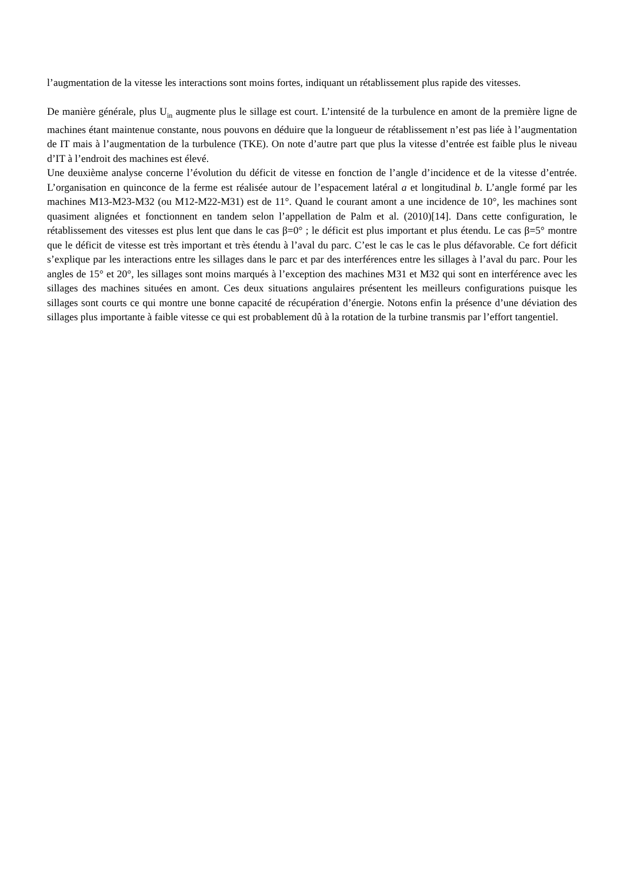l’augmentation de la vitesse les interactions sont moins fortes, indiquant un rétablissement plus rapide des vitesses.
De manière générale, plus U<sub>in</sub> augmente plus le sillage est court. L’intensité de la turbulence en amont de la première ligne de machines étant maintenue constante, nous pouvons en déduire que la longueur de rétablissement n’est pas liée à l’augmentation de IT mais à l’augmentation de la turbulence (TKE). On note d’autre part que plus la vitesse d’entrée est faible plus le niveau d’IT à l’endroit des machines est élevé.
Une deuxième analyse concerne l’évolution du déficit de vitesse en fonction de l’angle d’incidence et de la vitesse d’entrée. L’organisation en quinconce de la ferme est réalisée autour de l’espacement latéral a et longitudinal b. L’angle formé par les machines M13-M23-M32 (ou M12-M22-M31) est de 11°. Quand le courant amont a une incidence de 10°, les machines sont quasiment alignées et fonctionnent en tandem selon l’appellation de Palm et al. (2010)[14]. Dans cette configuration, le rétablissement des vitesses est plus lent que dans le cas β=0° ; le déficit est plus important et plus étendu. Le cas β=5° montre que le déficit de vitesse est très important et très étendu à l’aval du parc. C’est le cas le cas le plus défavorable. Ce fort déficit s’explique par les interactions entre les sillages dans le parc et par des interférences entre les sillages à l’aval du parc. Pour les angles de 15° et 20°, les sillages sont moins marqués à l’exception des machines M31 et M32 qui sont en interférence avec les sillages des machines situées en amont. Ces deux situations angulaires présentent les meilleurs configurations puisque les sillages sont courts ce qui montre une bonne capacité de récupération d’énergie. Notons enfin la présence d’une déviation des sillages plus importante à faible vitesse ce qui est probablement dû à la rotation de la turbine transmis par l’effort tangentiel.